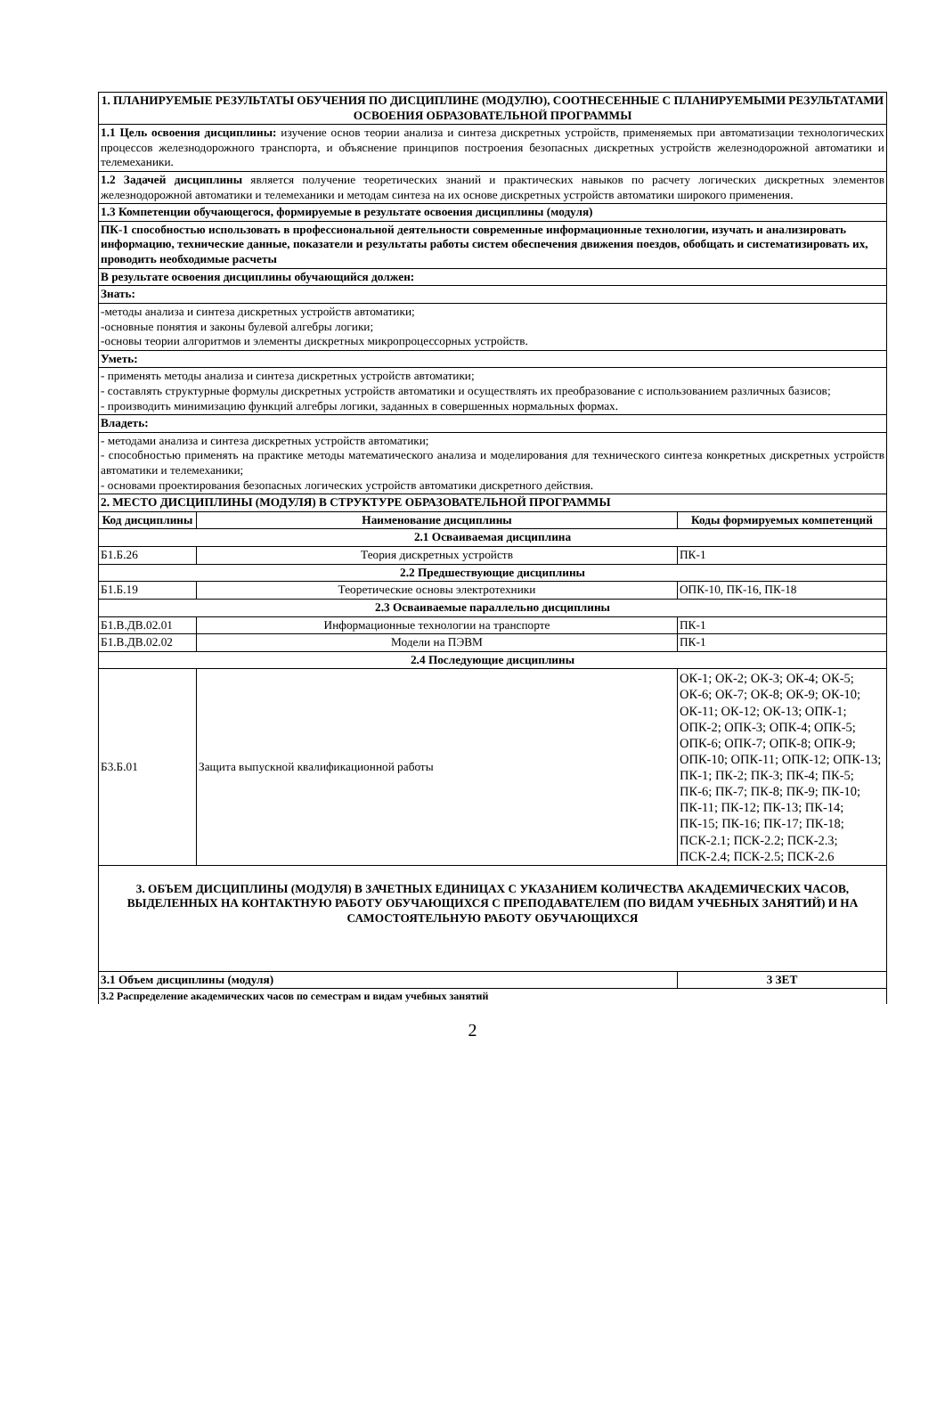| 1. ПЛАНИРУЕМЫЕ РЕЗУЛЬТАТЫ ОБУЧЕНИЯ ПО ДИСЦИПЛИНЕ (МОДУЛЮ), СООТНЕСЕННЫЕ С ПЛАНИРУЕМЫМИ РЕЗУЛЬТАТАМИ ОСВОЕНИЯ ОБРАЗОВАТЕЛЬНОЙ ПРОГРАММЫ | | |
| 1.1 Цель освоения дисциплины: изучение основ теории анализа и синтеза дискретных устройств, применяемых при автоматизации технологических процессов железнодорожного транспорта, и объяснение принципов построения безопасных дискретных устройств железнодорожной автоматики и телемеханики. | | |
| 1.2 Задачей дисциплины является получение теоретических знаний и практических навыков по расчету логических дискретных элементов железнодорожной автоматики и телемеханики и методам синтеза на их основе дискретных устройств автоматики широкого применения. | | |
| 1.3 Компетенции обучающегося, формируемые в результате освоения дисциплины (модуля) | | |
| ПК-1 способностью использовать в профессиональной деятельности современные информационные технологии, изучать и анализировать информацию, технические данные, показатели и результаты работы систем обеспечения движения поездов, обобщать и систематизировать их, проводить необходимые расчеты | | |
| В результате освоения дисциплины обучающийся должен: | | |
| Знать: | | |
| -методы анализа и синтеза дискретных устройств автоматики; -основные понятия и законы булевой алгебры логики; -основы теории алгоритмов и элементы дискретных микропроцессорных устройств. | | |
| Уметь: | | |
| - применять методы анализа и синтеза дискретных устройств автоматики; - составлять структурные формулы дискретных устройств автоматики и осуществлять их преобразование с использованием различных базисов; - производить минимизацию функций алгебры логики, заданных в совершенных нормальных формах. | | |
| Владеть: | | |
| - методами анализа и синтеза дискретных устройств автоматики; - способностью применять на практике методы математического анализа и моделирования для технического синтеза конкретных дискретных устройств автоматики и телемеханики; - основами проектирования безопасных логических устройств автоматики дискретного действия. | | |
| 2. МЕСТО ДИСЦИПЛИНЫ (МОДУЛЯ) В СТРУКТУРЕ ОБРАЗОВАТЕЛЬНОЙ ПРОГРАММЫ | | |
| Код дисциплины | Наименование дисциплины | Коды формируемых компетенций |
| 2.1 Осваиваемая дисциплина | | |
| Б1.Б.26 | Теория дискретных устройств | ПК-1 |
| 2.2 Предшествующие дисциплины | | |
| Б1.Б.19 | Теоретические основы электротехники | ОПК-10, ПК-16, ПК-18 |
| 2.3 Осваиваемые параллельно дисциплины | | |
| Б1.В.ДВ.02.01 | Информационные технологии на транспорте | ПК-1 |
| Б1.В.ДВ.02.02 | Модели на ПЭВМ | ПК-1 |
| 2.4 Последующие дисциплины | | |
| Б3.Б.01 | Защита выпускной квалификационной работы | ОК-1; ОК-2; ОК-3; ОК-4; ОК-5; ОК-6; ОК-7; ОК-8; ОК-9; ОК-10; ОК-11; ОК-12; ОК-13; ОПК-1; ОПК-2; ОПК-3; ОПК-4; ОПК-5; ОПК-6; ОПК-7; ОПК-8; ОПК-9; ОПК-10; ОПК-11; ОПК-12; ОПК-13; ПК-1; ПК-2; ПК-3; ПК-4; ПК-5; ПК-6; ПК-7; ПК-8; ПК-9; ПК-10; ПК-11; ПК-12; ПК-13; ПК-14; ПК-15; ПК-16; ПК-17; ПК-18; ПСК-2.1; ПСК-2.2; ПСК-2.3; ПСК-2.4; ПСК-2.5; ПСК-2.6 |
| 3. ОБЪЕМ ДИСЦИПЛИНЫ (МОДУЛЯ) В ЗАЧЕТНЫХ ЕДИНИЦАХ С УКАЗАНИЕМ КОЛИЧЕСТВА АКАДЕМИЧЕСКИХ ЧАСОВ, ВЫДЕЛЕННЫХ НА КОНТАКТНУЮ РАБОТУ ОБУЧАЮЩИХСЯ С ПРЕПОДАВАТЕЛЕМ (ПО ВИДАМ УЧЕБНЫХ ЗАНЯТИЙ) И НА САМОСТОЯТЕЛЬНУЮ РАБОТУ ОБУЧАЮЩИХСЯ | | |
| 3.1 Объем дисциплины (модуля) | | 3 ЗЕТ |
| 3.2 Распределение академических часов по семестрам и видам учебных занятий | | |
2